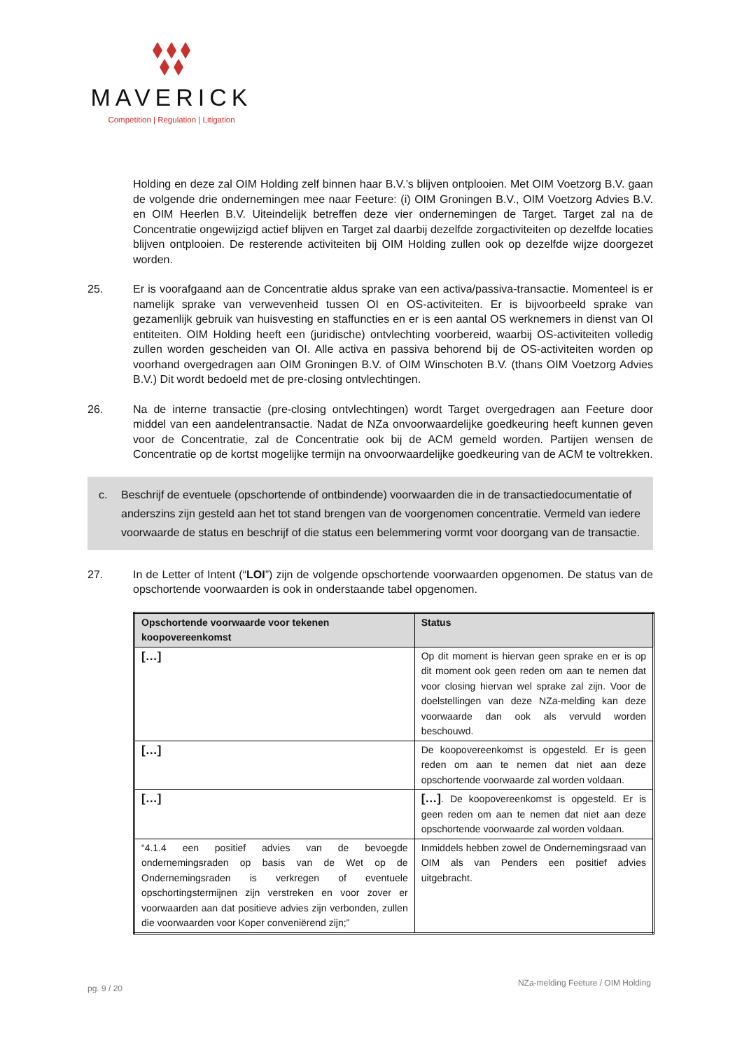MAVERICK
Competition | Regulation | Litigation
Holding en deze zal OIM Holding zelf binnen haar B.V.’s blijven ontplooien. Met OIM Voetzorg B.V. gaan de volgende drie ondernemingen mee naar Feeture: (i) OIM Groningen B.V., OIM Voetzorg Advies B.V. en OIM Heerlen B.V. Uiteindelijk betreffen deze vier ondernemingen de Target. Target zal na de Concentratie ongewijzigd actief blijven en Target zal daarbij dezelfde zorgactiviteiten op dezelfde locaties blijven ontplooien. De resterende activiteiten bij OIM Holding zullen ook op dezelfde wijze doorgezet worden.
25. Er is voorafgaand aan de Concentratie aldus sprake van een activa/passiva-transactie. Momenteel is er namelijk sprake van verwevenheid tussen OI en OS-activiteiten. Er is bijvoorbeeld sprake van gezamenlijk gebruik van huisvesting en staffuncties en er is een aantal OS werknemers in dienst van OI entiteiten. OIM Holding heeft een (juridische) ontvlechting voorbereid, waarbij OS-activiteiten volledig zullen worden gescheiden van OI. Alle activa en passiva behorend bij de OS-activiteiten worden op voorhand overgedragen aan OIM Groningen B.V. of OIM Winschoten B.V. (thans OIM Voetzorg Advies B.V.) Dit wordt bedoeld met de pre-closing ontvlechtingen.
26. Na de interne transactie (pre-closing ontvlechtingen) wordt Target overgedragen aan Feeture door middel van een aandelentransactie. Nadat de NZa onvoorwaardelijke goedkeuring heeft kunnen geven voor de Concentratie, zal de Concentratie ook bij de ACM gemeld worden. Partijen wensen de Concentratie op de kortst mogelijke termijn na onvoorwaardelijke goedkeuring van de ACM te voltrekken.
c. Beschrijf de eventuele (opschortende of ontbindende) voorwaarden die in de transactiedocumentatie of anderszins zijn gesteld aan het tot stand brengen van de voorgenomen concentratie. Vermeld van iedere voorwaarde de status en beschrijf of die status een belemmering vormt voor doorgang van de transactie.
27. In de Letter of Intent (“LOI”) zijn de volgende opschortende voorwaarden opgenomen. De status van de opschortende voorwaarden is ook in onderstaande tabel opgenomen.
| Opschortende voorwaarde voor tekenen koopovereenkomst | Status |
| --- | --- |
| […] | Op dit moment is hiervan geen sprake en er is op dit moment ook geen reden om aan te nemen dat voor closing hiervan wel sprake zal zijn. Voor de doelstellingen van deze NZa-melding kan deze voorwaarde dan ook als vervuld worden beschouwd. |
| […] | De koopovereenkomst is opgesteld. Er is geen reden om aan te nemen dat niet aan deze opschortende voorwaarde zal worden voldaan. |
| […] | […] . De koopovereenkomst is opgesteld. Er is geen reden om aan te nemen dat niet aan deze opschortende voorwaarde zal worden voldaan. |
| “4.1.4 een positief advies van de bevoegde ondernemingsraden op basis van de Wet op de Ondernemingsraden is verkregen of eventuele opschortingstermijnen zijn verstreken en voor zover er voorwaarden aan dat positieve advies zijn verbonden, zullen die voorwaarden voor Koper conveniërend zijn;” | Inmiddels hebben zowel de Ondernemingsraad van OIM als van Penders een positief advies uitgebracht. |
pg. 9 / 20 NZa-melding Feeture / OIM Holding